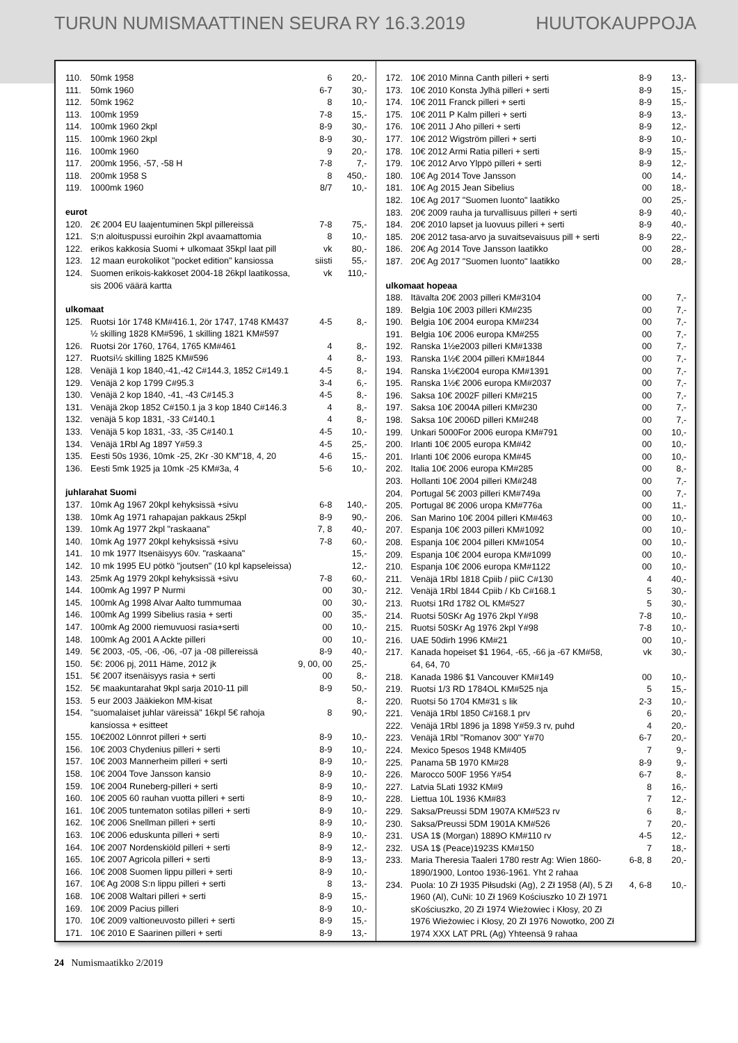TURUN NUMISMAATTINEN SEURA RY 16.3.2019 HUUTOKAUPPOJA
| 110. | 50mk 1958 | 6 | 20,- |
| 111. | 50mk 1960 | 6-7 | 30,- |
| 112. | 50mk 1962 | 8 | 10,- |
| 113. | 100mk 1959 | 7-8 | 15,- |
| 114. | 100mk 1960 2kpl | 8-9 | 30,- |
| 115. | 100mk 1960 2kpl | 8-9 | 30,- |
| 116. | 100mk 1960 | 9 | 20,- |
| 117. | 200mk 1956, -57, -58 H | 7-8 | 7,- |
| 118. | 200mk 1958 S | 8 | 450,- |
| 119. | 1000mk 1960 | 8/7 | 10,- |
| eurot | | | |
| 120. | 2€ 2004 EU laajentuminen 5kpl pillereissä | 7-8 | 75,- |
| 121. | S;n aloituspussi euroihin 2kpl avaamattomia | 8 | 10,- |
| 122. | erikos kakkosia Suomi + ulkomaat 35kpl laat pill | vk | 80,- |
| 123. | 12 maan eurokolikot "pocket edition" kansiossa | siisti | 55,- |
| 124. | Suomen erikois-kakkoset 2004-18 26kpl laatikossa, sis 2006 väärä kartta | vk | 110,- |
| ulkomaat | | | |
| 125. | Ruotsi 1ör 1748 KM#416.1, 2ör 1747, 1748 KM437 ½ skilling 1828 KM#596, 1 skilling 1821 KM#597 | 4-5 | 8,- |
| 126. | Ruotsi 2ör 1760, 1764, 1765 KM#461 | 4 | 8,- |
| 127. | Ruotsi½ skilling 1825 KM#596 | 4 | 8,- |
| 128. | Venäjä 1 kop 1840,-41,-42 C#144.3, 1852 C#149.1 | 4-5 | 8,- |
| 129. | Venäjä 2 kop 1799 C#95.3 | 3-4 | 6,- |
| 130. | Venäjä 2 kop 1840, -41, -43 C#145.3 | 4-5 | 8,- |
| 131. | Venäjä 2kop 1852 C#150.1 ja 3 kop 1840 C#146.3 | 4 | 8,- |
| 132. | venäjä 5 kop 1831, -33 C#140.1 | 4 | 8,- |
| 133. | Venäjä 5 kop 1831, -33, -35 C#140.1 | 4-5 | 10,- |
| 134. | Venäjä 1Rbl Ag 1897 Y#59.3 | 4-5 | 25,- |
| 135. | Eesti 50s 1936, 10mk -25, 2Kr -30 KM"18, 4, 20 | 4-6 | 15,- |
| 136. | Eesti 5mk 1925 ja 10mk -25 KM#3a, 4 | 5-6 | 10,- |
| juhlarahat Suomi | | | |
| 137. | 10mk Ag 1967 20kpl kehyksissä +sivu | 6-8 | 140,- |
| 138. | 10mk Ag 1971 rahapajan pakkaus 25kpl | 8-9 | 90,- |
| 139. | 10mk Ag 1977 2kpl "raskaana" | 7, 8 | 40,- |
| 140. | 10mk Ag 1977 20kpl kehyksissä +sivu | 7-8 | 60,- |
| 141. | 10 mk 1977 Itsenäisyys 60v. "raskaana" | | 15,- |
| 142. | 10 mk 1995 EU pötkö "joutsen" (10 kpl kapseleissa) | | 12,- |
| 143. | 25mk Ag 1979 20kpl kehyksissä +sivu | 7-8 | 60,- |
| 144. | 100mk Ag 1997 P Nurmi | 00 | 30,- |
| 145. | 100mk Ag 1998 Alvar Aalto tummumaa | 00 | 30,- |
| 146. | 100mk Ag 1999 Sibelius rasia + serti | 00 | 35,- |
| 147. | 100mk Ag 2000 riemuvuosi rasia+serti | 00 | 10,- |
| 148. | 100mk Ag 2001 A Ackte pilleri | 00 | 10,- |
| 149. | 5€ 2003, -05, -06, -06, -07 ja -08 pillereissä | 8-9 | 40,- |
| 150. | 5€: 2006 pj, 2011 Häme, 2012 jk | 9, 00, 00 | 25,- |
| 151. | 5€ 2007 itsenäisyys rasia + serti | 00 | 8,- |
| 152. | 5€ maakuntarahat 9kpl sarja 2010-11 pill | 8-9 | 50,- |
| 153. | 5 eur 2003 Jääkiekon MM-kisat | | 8,- |
| 154. | "suomalaiset juhlar väreissä" 16kpl 5€ rahoja kansiossa + esitteet | 8 | 90,- |
| 155. | 10€2002 Lönnrot pilleri + serti | 8-9 | 10,- |
| 156. | 10€ 2003 Chydenius pilleri + serti | 8-9 | 10,- |
| 157. | 10€ 2003 Mannerheim pilleri + serti | 8-9 | 10,- |
| 158. | 10€ 2004 Tove Jansson kansio | 8-9 | 10,- |
| 159. | 10€ 2004 Runeberg-pilleri + serti | 8-9 | 10,- |
| 160. | 10€ 2005 60 rauhan vuotta pilleri + serti | 8-9 | 10,- |
| 161. | 10€ 2005 tuntematon sotilas pilleri + serti | 8-9 | 10,- |
| 162. | 10€ 2006 Snellman pilleri + serti | 8-9 | 10,- |
| 163. | 10€ 2006 eduskunta pilleri + serti | 8-9 | 10,- |
| 164. | 10€ 2007 Nordenskiöld pilleri + serti | 8-9 | 12,- |
| 165. | 10€ 2007 Agricola pilleri + serti | 8-9 | 13,- |
| 166. | 10€ 2008 Suomen lippu pilleri + serti | 8-9 | 10,- |
| 167. | 10€ Ag 2008 S:n lippu pilleri + serti | 8 | 13,- |
| 168. | 10€ 2008 Waltari pilleri + serti | 8-9 | 15,- |
| 169. | 10€ 2009 Pacius pilleri | 8-9 | 10,- |
| 170. | 10€ 2009 valtioneuvosto pilleri + serti | 8-9 | 15,- |
| 171. | 10€ 2010 E Saarinen pilleri + serti | 8-9 | 13,- |
| 172. | 10€ 2010 Minna Canth pilleri + serti | 8-9 | 13,- |
| 173. | 10€ 2010 Konsta Jylhä pilleri + serti | 8-9 | 15,- |
| 174. | 10€ 2011 Franck pilleri + serti | 8-9 | 15,- |
| 175. | 10€ 2011 P Kalm pilleri + serti | 8-9 | 13,- |
| 176. | 10€ 2011 J Aho pilleri + serti | 8-9 | 12,- |
| 177. | 10€ 2012 Wigström pilleri + serti | 8-9 | 10,- |
| 178. | 10€ 2012 Armi Ratia pilleri + serti | 8-9 | 15,- |
| 179. | 10€ 2012 Arvo Ylppö pilleri + serti | 8-9 | 12,- |
| 180. | 10€ Ag 2014 Tove Jansson | 00 | 14,- |
| 181. | 10€ Ag 2015 Jean Sibelius | 00 | 18,- |
| 182. | 10€ Ag 2017 "Suomen luonto" laatikko | 00 | 25,- |
| 183. | 20€ 2009 rauha ja turvallisuus pilleri + serti | 8-9 | 40,- |
| 184. | 20€ 2010 lapset ja luovuus pilleri + serti | 8-9 | 40,- |
| 185. | 20€ 2012 tasa-arvo ja suvaitsevaisuus pill + serti | 8-9 | 22,- |
| 186. | 20€ Ag 2014 Tove Jansson laatikko | 00 | 28,- |
| 187. | 20€ Ag 2017 "Suomen luonto" laatikko | 00 | 28,- |
| ulkomaat hopeaa | | | |
| 188. | Itävalta 20€ 2003 pilleri KM#3104 | 00 | 7,- |
| 189. | Belgia 10€ 2003 pilleri KM#235 | 00 | 7,- |
| 190. | Belgia 10€ 2004 europa KM#234 | 00 | 7,- |
| 191. | Belgia 10€ 2006 europa KM#255 | 00 | 7,- |
| 192. | Ranska 1½e2003 pilleri KM#1338 | 00 | 7,- |
| 193. | Ranska 1½€ 2004 pilleri KM#1844 | 00 | 7,- |
| 194. | Ranska 1½€2004 europa KM#1391 | 00 | 7,- |
| 195. | Ranska 1½€ 2006 europa KM#2037 | 00 | 7,- |
| 196. | Saksa 10€ 2002F pilleri KM#215 | 00 | 7,- |
| 197. | Saksa 10€ 2004A pilleri KM#230 | 00 | 7,- |
| 198. | Saksa 10€ 2006D pilleri KM#248 | 00 | 7,- |
| 199. | Unkari 5000For 2006 europa KM#791 | 00 | 10,- |
| 200. | Irlanti 10€ 2005 europa KM#42 | 00 | 10,- |
| 201. | Irlanti 10€ 2006 europa KM#45 | 00 | 10,- |
| 202. | Italia 10€ 2006 europa KM#285 | 00 | 8,- |
| 203. | Hollanti 10€ 2004 pilleri KM#248 | 00 | 7,- |
| 204. | Portugal 5€ 2003 pilleri KM#749a | 00 | 7,- |
| 205. | Portugal 8€ 2006 uropa KM#776a | 00 | 11,- |
| 206. | San Marino 10€ 2004 pilleri KM#463 | 00 | 10,- |
| 207. | Espanja 10€ 2003 pilleri KM#1092 | 00 | 10,- |
| 208. | Espanja 10€ 2004 pilleri KM#1054 | 00 | 10,- |
| 209. | Espanja 10€ 2004 europa KM#1099 | 00 | 10,- |
| 210. | Espanja 10€ 2006 europa KM#1122 | 00 | 10,- |
| 211. | Venäjä 1Rbl 1818 Cpiib / piiC C#130 | 4 | 40,- |
| 212. | Venäjä 1Rbl 1844 Cpiib / Kb C#168.1 | 5 | 30,- |
| 213. | Ruotsi 1Rd 1782 OL KM#527 | 5 | 30,- |
| 214. | Ruotsi 50SKr Ag 1976 2kpl Y#98 | 7-8 | 10,- |
| 215. | Ruotsi 50SKr Ag 1976 2kpl Y#98 | 7-8 | 10,- |
| 216. | UAE 50dirh 1996 KM#21 | 00 | 10,- |
| 217. | Kanada hopeiset $1 1964, -65, -66 ja -67 KM#58, 64, 64, 70 | vk | 30,- |
| 218. | Kanada 1986 $1 Vancouver KM#149 | 00 | 10,- |
| 219. | Ruotsi 1/3 RD 1784OL KM#525 nja | 5 | 15,- |
| 220. | Ruotsi 5ö 1704 KM#31 s lik | 2-3 | 10,- |
| 221. | Venäjä 1Rbl 1850 C#168.1 prv | 6 | 20,- |
| 222. | Venäjä 1Rbl 1896 ja 1898 Y#59.3 rv, puhd | 4 | 20,- |
| 223. | Venäjä 1Rbl "Romanov 300" Y#70 | 6-7 | 20,- |
| 224. | Mexico 5pesos 1948 KM#405 | 7 | 9,- |
| 225. | Panama 5B 1970 KM#28 | 8-9 | 9,- |
| 226. | Marocco 500F 1956 Y#54 | 6-7 | 8,- |
| 227. | Latvia 5Lati 1932 KM#9 | 8 | 16,- |
| 228. | Liettua 10L 1936 KM#83 | 7 | 12,- |
| 229. | Saksa/Preussi 5DM 1907A KM#523 rv | 6 | 8,- |
| 230. | Saksa/Preussi 5DM 1901A KM#526 | 7 | 20,- |
| 231. | USA 1$ (Morgan) 1889O KM#110 rv | 4-5 | 12,- |
| 232. | USA 1$ (Peace)1923S KM#150 | 7 | 18,- |
| 233. | Maria Theresia Taaleri 1780 restr Ag: Wien 1860-1890/1900, Lontoo 1936-1961. Yht 2 rahaa | 6-8, 8 | 20,- |
| 234. | Puola: 10 Zł 1935 Piłsudski (Ag), 2 Zł 1958 (Al), 5 Zł 1960 (Al), CuNi: 10 Zł 1969 Kościuszko 10 Zł 1971 sKościuszko, 20 Zł 1974 Wieżowiec i Kłosy, 20 Zł 1976 Wieżowiec i Kłosy, 20 Zł 1976 Nowotko, 200 Zł 1974 XXX LAT PRL (Ag) Yhteensä 9 rahaa | 4, 6-8 | 10,- |
24 Numismaatikko 2/2019